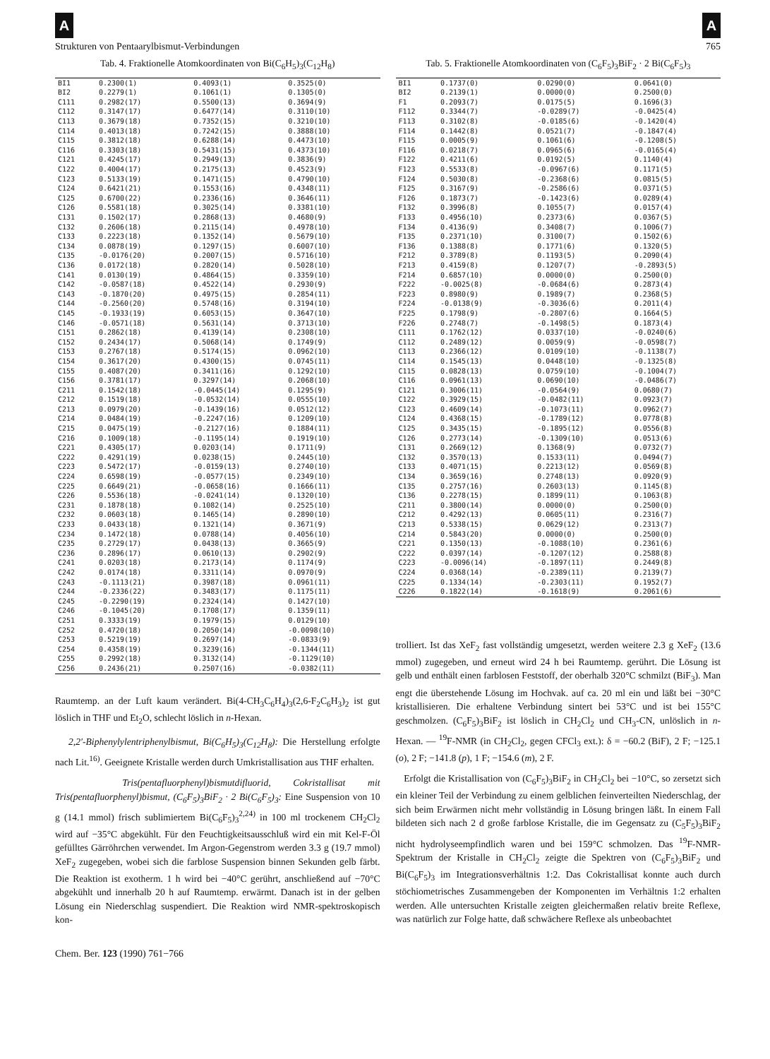A A
Strukturen von Pentaarylbismut-Verbindungen 765
Tab. 4. Fraktionelle Atomkoordinaten von Bi(C<sub>6</sub>H<sub>5</sub>)<sub>3</sub>(C<sub>12</sub>H<sub>8</sub>)
| BI1 | 0.2300(1) | 0.4093(1) | 0.3525(0) |
| BI2 | 0.2279(1) | 0.1061(1) | 0.1305(0) |
| C111 | 0.2982(17) | 0.5500(13) | 0.3694(9) |
| C112 | 0.3147(17) | 0.6477(14) | 0.3110(10) |
| C113 | 0.3679(18) | 0.7352(15) | 0.3210(10) |
| C114 | 0.4013(18) | 0.7242(15) | 0.3888(10) |
| C115 | 0.3812(18) | 0.6288(14) | 0.4473(10) |
| C116 | 0.3303(18) | 0.5431(15) | 0.4373(10) |
| C121 | 0.4245(17) | 0.2949(13) | 0.3836(9) |
| C122 | 0.4004(17) | 0.2175(13) | 0.4523(9) |
| C123 | 0.5133(19) | 0.1471(15) | 0.4790(10) |
| C124 | 0.6421(21) | 0.1553(16) | 0.4348(11) |
| C125 | 0.6700(22) | 0.2336(16) | 0.3646(11) |
| C126 | 0.5581(18) | 0.3025(14) | 0.3381(10) |
| C131 | 0.1502(17) | 0.2868(13) | 0.4680(9) |
| C132 | 0.2606(18) | 0.2115(14) | 0.4978(10) |
| C133 | 0.2223(18) | 0.1352(14) | 0.5679(10) |
| C134 | 0.0878(19) | 0.1297(15) | 0.6007(10) |
| C135 | -0.0176(20) | 0.2007(15) | 0.5716(10) |
| C136 | 0.0172(18) | 0.2820(14) | 0.5028(10) |
| C141 | 0.0130(19) | 0.4864(15) | 0.3359(10) |
| C142 | -0.0587(18) | 0.4522(14) | 0.2930(9) |
| C143 | -0.1870(20) | 0.4975(15) | 0.2854(11) |
| C144 | -0.2560(20) | 0.5748(16) | 0.3194(10) |
| C145 | -0.1933(19) | 0.6053(15) | 0.3647(10) |
| C146 | -0.0571(18) | 0.5631(14) | 0.3713(10) |
| C151 | 0.2862(18) | 0.4139(14) | 0.2308(10) |
| C152 | 0.2434(17) | 0.5068(14) | 0.1749(9) |
| C153 | 0.2767(18) | 0.5174(15) | 0.0962(10) |
| C154 | 0.3617(20) | 0.4300(15) | 0.0745(11) |
| C155 | 0.4087(20) | 0.3411(16) | 0.1292(10) |
| C156 | 0.3781(17) | 0.3297(14) | 0.2068(10) |
| C211 | 0.1542(18) | -0.0445(14) | 0.1295(9) |
| C212 | 0.1519(18) | -0.0532(14) | 0.0555(10) |
| C213 | 0.0979(20) | -0.1439(16) | 0.0512(12) |
| C214 | 0.0484(19) | -0.2247(16) | 0.1209(10) |
| C215 | 0.0475(19) | -0.2127(16) | 0.1884(11) |
| C216 | 0.1009(18) | -0.1195(14) | 0.1919(10) |
| C221 | 0.4305(17) | 0.0203(14) | 0.1711(9) |
| C222 | 0.4291(19) | 0.0238(15) | 0.2445(10) |
| C223 | 0.5472(17) | -0.0159(13) | 0.2740(10) |
| C224 | 0.6598(19) | -0.0577(15) | 0.2349(10) |
| C225 | 0.6649(21) | -0.0658(16) | 0.1666(11) |
| C226 | 0.5536(18) | -0.0241(14) | 0.1320(10) |
| C231 | 0.1878(18) | 0.1082(14) | 0.2525(10) |
| C232 | 0.0603(18) | 0.1465(14) | 0.2890(10) |
| C233 | 0.0433(18) | 0.1321(14) | 0.3671(9) |
| C234 | 0.1472(18) | 0.0788(14) | 0.4056(10) |
| C235 | 0.2729(17) | 0.0438(13) | 0.3665(9) |
| C236 | 0.2896(17) | 0.0610(13) | 0.2902(9) |
| C241 | 0.0203(18) | 0.2173(14) | 0.1174(9) |
| C242 | 0.0174(18) | 0.3311(14) | 0.0970(9) |
| C243 | -0.1113(21) | 0.3987(18) | 0.0961(11) |
| C244 | -0.2336(22) | 0.3483(17) | 0.1175(11) |
| C245 | -0.2290(19) | 0.2324(14) | 0.1427(10) |
| C246 | -0.1045(20) | 0.1708(17) | 0.1359(11) |
| C251 | 0.3333(19) | 0.1979(15) | 0.0129(10) |
| C252 | 0.4720(18) | 0.2050(14) | -0.0098(10) |
| C253 | 0.5219(19) | 0.2697(14) | -0.0833(9) |
| C254 | 0.4358(19) | 0.3239(16) | -0.1344(11) |
| C255 | 0.2992(18) | 0.3132(14) | -0.1129(10) |
| C256 | 0.2436(21) | 0.2507(16) | -0.0382(11) |
Raumtemp. an der Luft kaum verändert. Bi(4-CH<sub>3</sub>C<sub>6</sub>H<sub>4</sub>)<sub>3</sub>(2,6-F<sub>2</sub>C<sub>6</sub>H<sub>3</sub>)<sub>2</sub> ist gut löslich in THF und Et<sub>2</sub>O, schlecht löslich in n-Hexan.
2,2′-Biphenylylentriphenylbismut, Bi(C<sub>6</sub>H<sub>5</sub>)<sub>3</sub>(C<sub>12</sub>H<sub>8</sub>): Die Herstellung erfolgte nach Lit.<sup>16)</sup>. Geeignete Kristalle werden durch Umkristallisation aus THF erhalten.
Tris(pentafluorphenyl)bismutdifluorid, Cokristallisat mit Tris(pentafluorphenyl)bismut, (C<sub>6</sub>F<sub>5</sub>)<sub>3</sub>BiF<sub>2</sub> · 2 Bi(C<sub>6</sub>F<sub>5</sub>)<sub>3</sub>: Eine Suspension von 10 g (14.1 mmol) frisch sublimiertem Bi(C<sub>6</sub>F<sub>5</sub>)<sub>3</sub><sup>2,24)</sup> in 100 ml trockenem CH<sub>2</sub>Cl<sub>2</sub> wird auf −35°C abgekühlt. Für den Feuchtigkeitsausschluß wird ein mit Kel-F-Öl gefülltes Gärröhrchen verwendet. Im Argon-Gegenstrom werden 3.3 g (19.7 mmol) XeF<sub>2</sub> zugegeben, wobei sich die farblose Suspension binnen Sekunden gelb färbt. Die Reaktion ist exotherm. 1 h wird bei −40°C gerührt, anschließend auf −70°C abgekühlt und innerhalb 20 h auf Raumtemp. erwärmt. Danach ist in der gelben Lösung ein Niederschlag suspendiert. Die Reaktion wird NMR-spektroskopisch kon-
Tab. 5. Fraktionelle Atomkoordinaten von (C<sub>6</sub>F<sub>5</sub>)<sub>3</sub>BiF<sub>2</sub> · 2 Bi(C<sub>6</sub>F<sub>5</sub>)<sub>3</sub>
| BI1 | 0.1737(0) | 0.0290(0) | 0.0641(0) |
| BI2 | 0.2139(1) | 0.0000(0) | 0.2500(0) |
| F1 | 0.2093(7) | 0.0175(5) | 0.1696(3) |
| F112 | 0.3344(7) | -0.0289(7) | -0.0425(4) |
| F113 | 0.3102(8) | -0.0185(6) | -0.1420(4) |
| F114 | 0.1442(8) | 0.0521(7) | -0.1847(4) |
| F115 | 0.0005(9) | 0.1061(6) | -0.1208(5) |
| F116 | 0.0218(7) | 0.0965(6) | -0.0165(4) |
| F122 | 0.4211(6) | 0.0192(5) | 0.1140(4) |
| F123 | 0.5533(8) | -0.0967(6) | 0.1171(5) |
| F124 | 0.5030(8) | -0.2368(6) | 0.0815(5) |
| F125 | 0.3167(9) | -0.2586(6) | 0.0371(5) |
| F126 | 0.1873(7) | -0.1423(6) | 0.0289(4) |
| F132 | 0.3996(8) | 0.1055(7) | 0.0157(4) |
| F133 | 0.4956(10) | 0.2373(6) | 0.0367(5) |
| F134 | 0.4136(9) | 0.3408(7) | 0.1006(7) |
| F135 | 0.2371(10) | 0.3100(7) | 0.1502(6) |
| F136 | 0.1388(8) | 0.1771(6) | 0.1320(5) |
| F212 | 0.3789(8) | 0.1193(5) | 0.2090(4) |
| F213 | 0.4159(8) | 0.1207(7) | -0.2893(5) |
| F214 | 0.6857(10) | 0.0000(0) | 0.2500(0) |
| F222 | -0.0025(8) | -0.0684(6) | 0.2873(4) |
| F223 | 0.8980(9) | 0.1989(7) | 0.2368(5) |
| F224 | -0.0138(9) | -0.3036(6) | 0.2011(4) |
| F225 | 0.1798(9) | -0.2807(6) | 0.1664(5) |
| F226 | 0.2748(7) | -0.1498(5) | 0.1873(4) |
| C111 | 0.1762(12) | 0.0337(10) | -0.0240(6) |
| C112 | 0.2489(12) | 0.0059(9) | -0.0598(7) |
| C113 | 0.2366(12) | 0.0109(10) | -0.1138(7) |
| C114 | 0.1545(13) | 0.0448(10) | -0.1325(8) |
| C115 | 0.0828(13) | 0.0759(10) | -0.1004(7) |
| C116 | 0.0961(13) | 0.0690(10) | -0.0486(7) |
| C121 | 0.3006(11) | -0.0564(9) | 0.0680(7) |
| C122 | 0.3929(15) | -0.0482(11) | 0.0923(7) |
| C123 | 0.4609(14) | -0.1073(11) | 0.0962(7) |
| C124 | 0.4368(15) | -0.1789(12) | 0.0778(8) |
| C125 | 0.3435(15) | -0.1895(12) | 0.0556(8) |
| C126 | 0.2773(14) | -0.1309(10) | 0.0513(6) |
| C131 | 0.2669(12) | 0.1368(9) | 0.0732(7) |
| C132 | 0.3570(13) | 0.1533(11) | 0.0494(7) |
| C133 | 0.4071(15) | 0.2213(12) | 0.0569(8) |
| C134 | 0.3659(16) | 0.2748(13) | 0.0920(9) |
| C135 | 0.2757(16) | 0.2603(13) | 0.1145(8) |
| C136 | 0.2278(15) | 0.1899(11) | 0.1063(8) |
| C211 | 0.3800(14) | 0.0000(0) | 0.2500(0) |
| C212 | 0.4292(13) | 0.0605(11) | 0.2316(7) |
| C213 | 0.5338(15) | 0.0629(12) | 0.2313(7) |
| C214 | 0.5843(20) | 0.0000(0) | 0.2500(0) |
| C221 | 0.1350(13) | -0.1088(10) | 0.2361(6) |
| C222 | 0.0397(14) | -0.1207(12) | 0.2588(8) |
| C223 | -0.0096(14) | -0.1897(11) | 0.2449(8) |
| C224 | 0.0368(14) | -0.2389(11) | 0.2139(7) |
| C225 | 0.1334(14) | -0.2303(11) | 0.1952(7) |
| C226 | 0.1822(14) | -0.1618(9) | 0.2061(6) |
trolliert. Ist das XeF<sub>2</sub> fast vollständig umgesetzt, werden weitere 2.3 g XeF<sub>2</sub> (13.6 mmol) zugegeben, und erneut wird 24 h bei Raumtemp. gerührt. Die Lösung ist gelb und enthält einen farblosen Feststoff, der oberhalb 320°C schmilzt (BiF<sub>3</sub>). Man engt die überstehende Lösung im Hochvak. auf ca. 20 ml ein und läßt bei −30°C kristallisieren. Die erhaltene Verbindung sintert bei 53°C und ist bei 155°C geschmolzen. (C<sub>6</sub>F<sub>5</sub>)<sub>3</sub>BiF<sub>2</sub> ist löslich in CH<sub>2</sub>Cl<sub>2</sub> und CH<sub>3</sub>-CN, unlöslich in n-Hexan. — <sup>19</sup>F-NMR (in CH<sub>2</sub>Cl<sub>2</sub>, gegen CFCl<sub>3</sub> ext.): δ = −60.2 (BiF), 2 F; −125.1 (o), 2 F; −141.8 (p), 1 F; −154.6 (m), 2 F.
Erfolgt die Kristallisation von (C<sub>6</sub>F<sub>5</sub>)<sub>3</sub>BiF<sub>2</sub> in CH<sub>2</sub>Cl<sub>2</sub> bei −10°C, so zersetzt sich ein kleiner Teil der Verbindung zu einem gelblichen feinverteilten Niederschlag, der sich beim Erwärmen nicht mehr vollständig in Lösung bringen läßt. In einem Fall bildeten sich nach 2 d große farblose Kristalle, die im Gegensatz zu (C<sub>5</sub>F<sub>5</sub>)<sub>3</sub>BiF<sub>2</sub> nicht hydrolyseempfindlich waren und bei 159°C schmolzen. Das <sup>19</sup>F-NMR-Spektrum der Kristalle in CH<sub>2</sub>Cl<sub>2</sub> zeigte die Spektren von (C<sub>6</sub>F<sub>5</sub>)<sub>3</sub>BiF<sub>2</sub> und Bi(C<sub>6</sub>F<sub>5</sub>)<sub>3</sub> im Integrationsverhältnis 1:2. Das Cokristallisat konnte auch durch stöchiometrisches Zusammengeben der Komponenten im Verhältnis 1:2 erhalten werden. Alle untersuchten Kristalle zeigten gleichermaßen relativ breite Reflexe, was natürlich zur Folge hatte, daß schwächere Reflexe als unbeobachtet
Chem. Ber. 123 (1990) 761−766